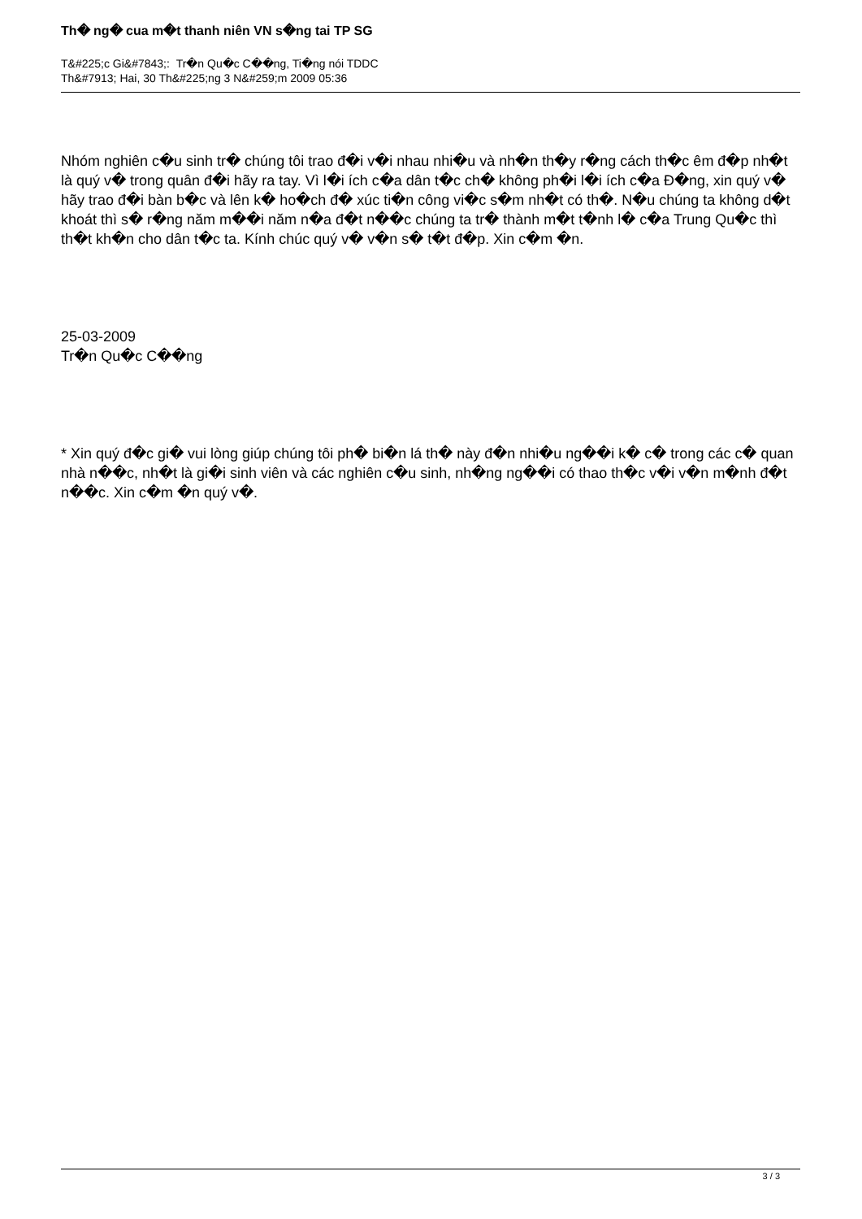Th� ng� cua m�t thanh niên VN s�ng tai TP SG
T&#225;c Gi&#7843;: Tr�n Qu�c C��ng, Ti�ng nói TDDC
Th&#7913; Hai, 30 Th&#225;ng 3 N&#259;m 2009 05:36
Nhóm nghiên c�u sinh tr� chúng tôi trao đ�i v�i nhau nhi�u và nh�n th�y r�ng cách th�c êm đ�p nh�t là quý v� trong quân đ�i hãy ra tay. Vì l�i ích c�a dân t�c ch� không ph�i l�i ích c�a Đ�ng, xin quý v� hãy trao đ�i bàn b�c và lên k� ho�ch đ� xúc ti�n công vi�c s�m nh�t có th�. N�u chúng ta không d�t khoát thì s� r�ng năm m��i năm n�a đ�t n��c chúng ta tr� thành m�t t�nh l� c�a Trung Qu�c thì th�t kh�n cho dân t�c ta. Kính chúc quý v� v�n s� t�t đ�p. Xin c�m �n.
25-03-2009
Tr�n Qu�c C��ng
* Xin quý đ�c gi� vui lòng giúp chúng tôi ph� bi�n lá th� này đ�n nhi�u ng��i k� c� trong các c� quan nhà n��c, nh�t là gi�i sinh viên và các nghiên c�u sinh, nh�ng ng��i có thao th�c v�i v�n m�nh đ�t n��c. Xin c�m �n quý v�.
3 / 3